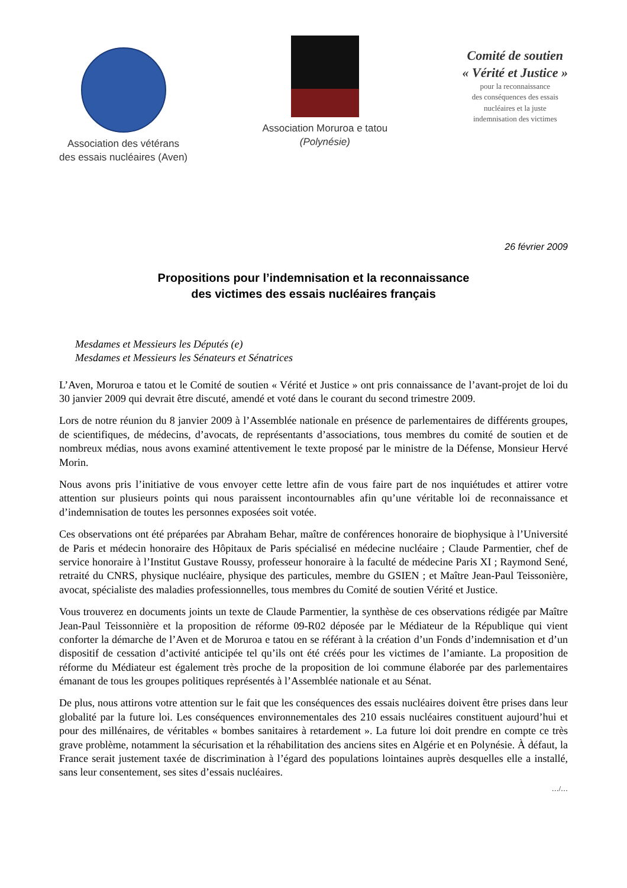Association des vétérans
des essais nucléaires (Aven)
Association Moruroa e tatou
(Polynésie)
Comité de soutien
« Vérité et Justice »
pour la reconnaissance
des conséquences des essais
nucléaires et la juste
indemnisation des victimes
26 février 2009
Propositions pour l’indemnisation et la reconnaissance
des victimes des essais nucléaires français
Mesdames et Messieurs les Députés (e)
Mesdames et Messieurs les Sénateurs et Sénatrices
L’Aven, Moruroa e tatou et le Comité de soutien « Vérité et Justice » ont pris connaissance de l’avant-projet de loi du 30 janvier 2009 qui devrait être discuté, amendé et voté dans le courant du second trimestre 2009.
Lors de notre réunion du 8 janvier 2009 à l’Assemblée nationale en présence de parlementaires de différents groupes, de scientifiques, de médecins, d’avocats, de représentants d’associations, tous membres du comité de soutien et de nombreux médias, nous avons examiné attentivement le texte proposé par le ministre de la Défense, Monsieur Hervé Morin.
Nous avons pris l’initiative de vous envoyer cette lettre afin de vous faire part de nos inquiétudes et attirer votre attention sur plusieurs points qui nous paraissent incontournables afin qu’une véritable loi de reconnaissance et d’indemnisation de toutes les personnes exposées soit votée.
Ces observations ont été préparées par Abraham Behar, maître de conférences honoraire de biophysique à l’Université de Paris et médecin honoraire des Hôpitaux de Paris spécialisé en médecine nucléaire ; Claude Parmentier, chef de service honoraire à l’Institut Gustave Roussy, professeur honoraire à la faculté de médecine Paris XI ; Raymond Sené, retraité du CNRS, physique nucléaire, physique des particules, membre du GSIEN ; et Maître Jean-Paul Teissonière, avocat, spécialiste des maladies professionnelles, tous membres du Comité de soutien Vérité et Justice.
Vous trouverez en documents joints un texte de Claude Parmentier, la synthèse de ces observations rédigée par Maître Jean-Paul Teissonnière et la proposition de réforme 09-R02 déposée par le Médiateur de la République qui vient conforter la démarche de l’Aven et de Moruroa e tatou en se référant à la création d’un Fonds d’indemnisation et d’un dispositif de cessation d’activité anticipée tel qu’ils ont été créés pour les victimes de l’amiante. La proposition de réforme du Médiateur est également très proche de la proposition de loi commune élaborée par des parlementaires émanant de tous les groupes politiques représentés à l’Assemblée nationale et au Sénat.
De plus, nous attirons votre attention sur le fait que les conséquences des essais nucléaires doivent être prises dans leur globalité par la future loi. Les conséquences environnementales des 210 essais nucléaires constituent aujourd’hui et pour des millénaires, de véritables « bombes sanitaires à retardement ». La future loi doit prendre en compte ce très grave problème, notamment la sécurisation et la réhabilitation des anciens sites en Algérie et en Polynésie. À défaut, la France serait justement taxée de discrimination à l’égard des populations lointaines auprès desquelles elle a installé, sans leur consentement, ses sites d’essais nucléaires.
…/…